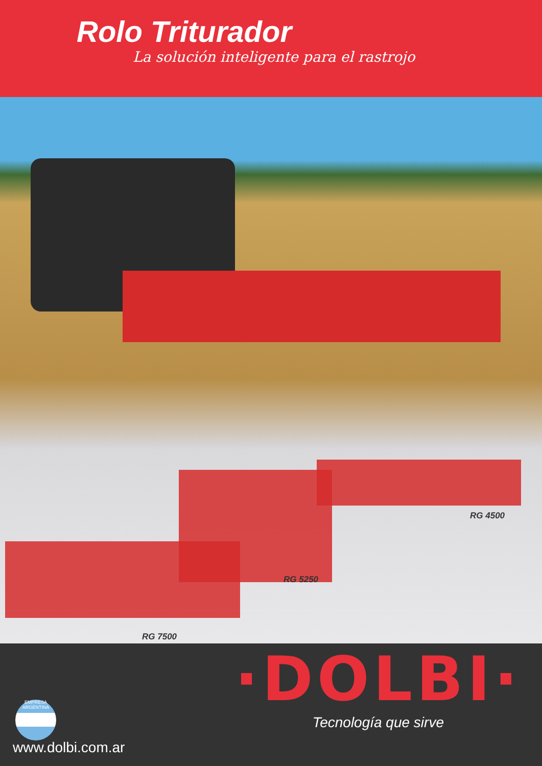Rolo Triturador
La solución inteligente para el rastrojo
RG 4500
RG 5250
RG 7500
EMPRESA ARGENTINA
·DOLBI·
Tecnología que sirve
www.dolbi.com.ar